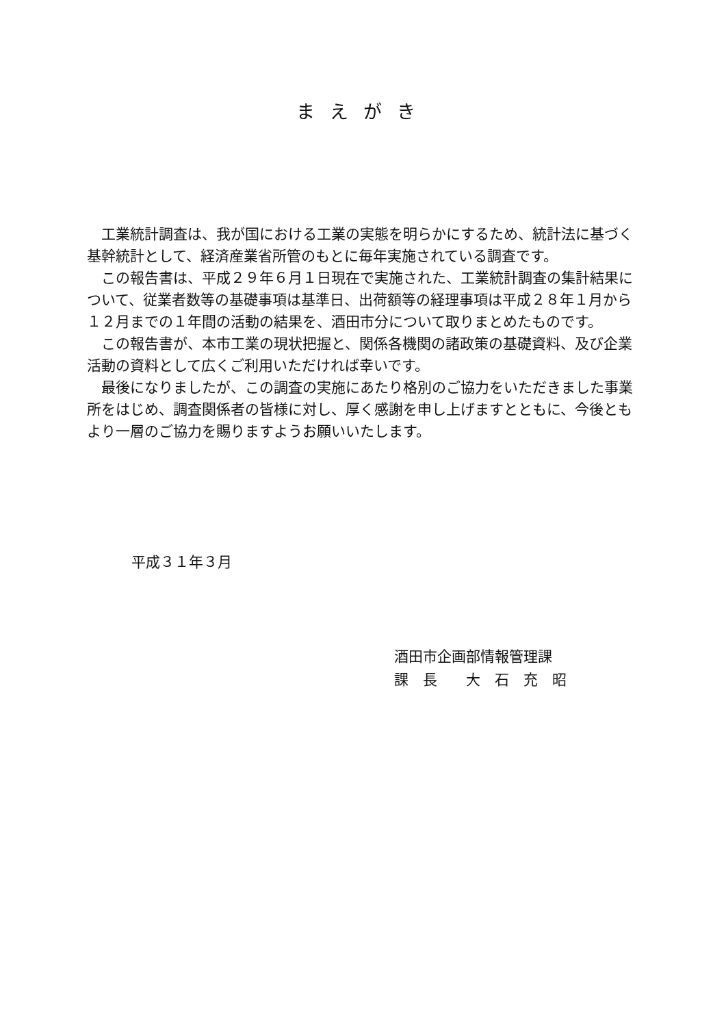まえがき
　工業統計調査は、我が国における工業の実態を明らかにするため、統計法に基づく
基幹統計として、経済産業省所管のもとに毎年実施されている調査です。
　この報告書は、平成２９年６月１日現在で実施された、工業統計調査の集計結果に
ついて、従業者数等の基礎事項は基準日、出荷額等の経理事項は平成２８年１月から
１２月までの１年間の活動の結果を、酒田市分について取りまとめたものです。
　この報告書が、本市工業の現状把握と、関係各機関の諸政策の基礎資料、及び企業
活動の資料として広くご利用いただければ幸いです。
　最後になりましたが、この調査の実施にあたり格別のご協力をいただきました事業
所をはじめ、調査関係者の皆様に対し、厚く感謝を申し上げますとともに、今後とも
より一層のご協力を賜りますようお願いいたします。
平成３１年３月
酒田市企画部情報管理課
課　長　　大　石　充　昭